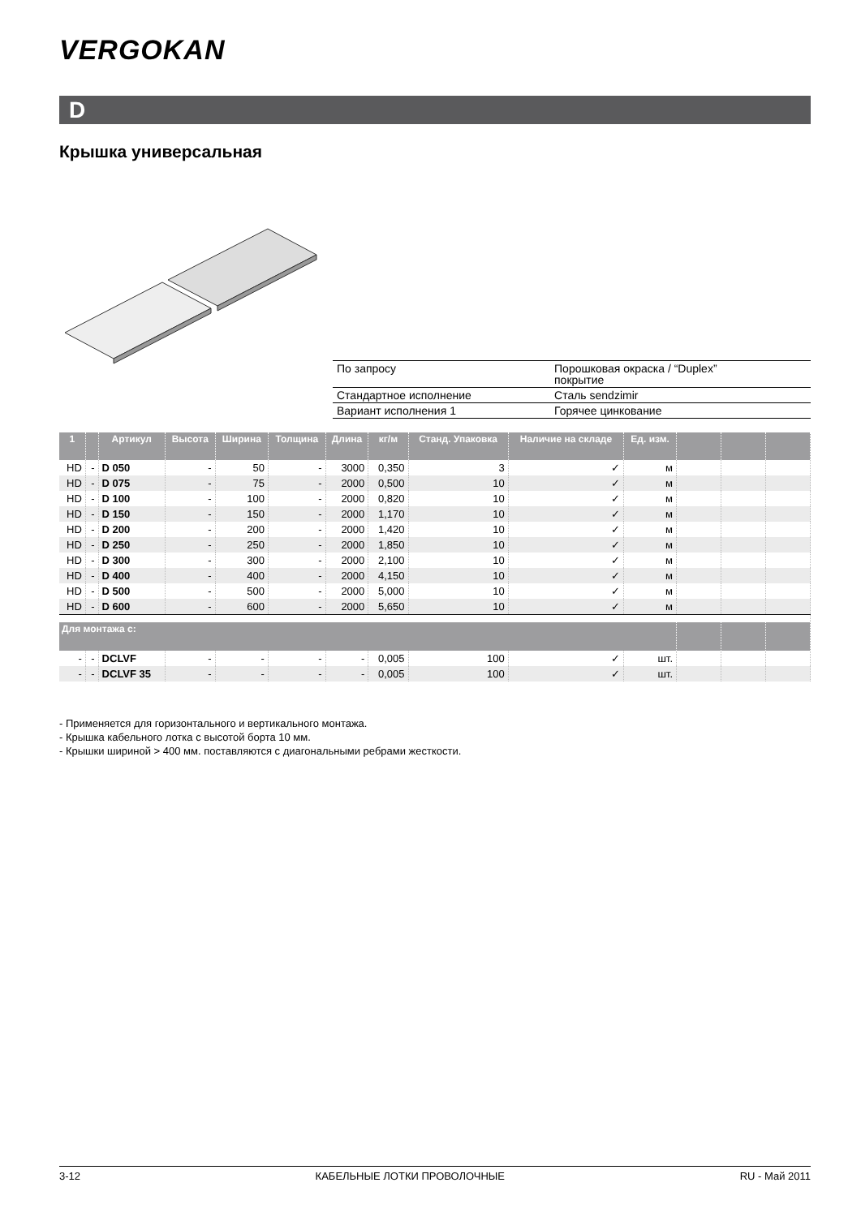VERGOKAN
D
Крышка универсальная
| По запросу | Порошковая окраска / “Duplex” покрытие |
| Стандартное исполнение | Сталь sendzimir |
| Вариант исполнения 1 | Горячее цинкование |
| 1 | | Артикул | Высота | Ширина | Толщина | Длина | кг/м | Станд. Упаковка | Наличие на складе | Ед. изм. | | | |
| --- | --- | --- | --- | --- | --- | --- | --- | --- | --- | --- | --- | --- | --- |
| HD | - | D 050 | - | 50 | - | 3000 | 0,350 | 3 | ✓ | м | | | |
| HD | - | D 075 | - | 75 | - | 2000 | 0,500 | 10 | ✓ | м | | | |
| HD | - | D 100 | - | 100 | - | 2000 | 0,820 | 10 | ✓ | м | | | |
| HD | - | D 150 | - | 150 | - | 2000 | 1,170 | 10 | ✓ | м | | | |
| HD | - | D 200 | - | 200 | - | 2000 | 1,420 | 10 | ✓ | м | | | |
| HD | - | D 250 | - | 250 | - | 2000 | 1,850 | 10 | ✓ | м | | | |
| HD | - | D 300 | - | 300 | - | 2000 | 2,100 | 10 | ✓ | м | | | |
| HD | - | D 400 | - | 400 | - | 2000 | 4,150 | 10 | ✓ | м | | | |
| HD | - | D 500 | - | 500 | - | 2000 | 5,000 | 10 | ✓ | м | | | |
| HD | - | D 600 | - | 600 | - | 2000 | 5,650 | 10 | ✓ | м | | | |
| Для монтажа с: | | | | | | | | | | | | | |
| - | - | DCLVF | - | - | - | - | 0,005 | 100 | ✓ | шт. | | | |
| - | - | DCLVF 35 | - | - | - | - | 0,005 | 100 | ✓ | шт. | | | |
- Применяется для горизонтального и вертикального монтажа.
- Крышка кабельного лотка с высотой борта 10 мм.
- Крышки шириной > 400 мм. поставляются с диагональными ребрами жесткости.
3-12 КАБЕЛЬНЫЕ ЛОТКИ ПРОВОЛОЧНЫЕ RU - Май 2011